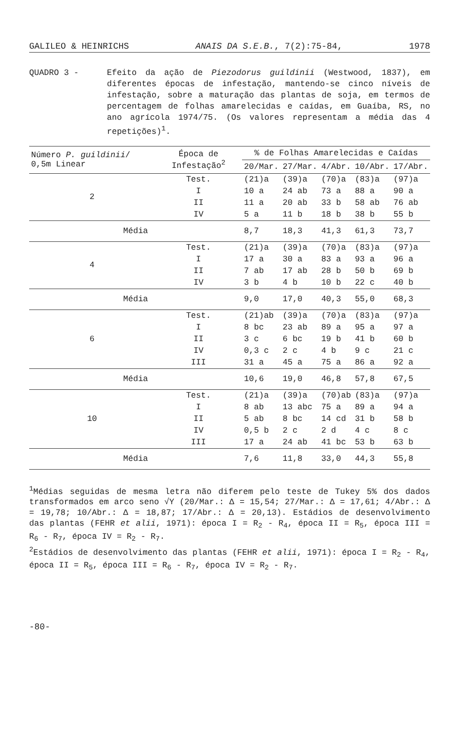GALILEO & HEINRICHS ANAIS DA S.E.B., 7(2):75-84, 1978
QUADRO 3 - Efeito da ação de Piezodorus guildinii (Westwood, 1837), em diferentes épocas de infestação, mantendo-se cinco níveis de infestação, sobre a maturação das plantas de soja, em termos de percentagem de folhas amarelecidas e caídas, em Guaíba, RS, no ano agrícola 1974/75. (Os valores representam a média das 4 repetições)<sup>1</sup>.
| Número P. guildinii / 0,5m Linear | Época de Infestação<sup>2</sup> | % de Folhas Amarelecidas e Caídas | | | | |
| --- | --- | --- | --- | --- | --- | --- |
| | | 20/Mar. | 27/Mar. | 4/Abr. | 10/Abr. | 17/Abr. |
| 2 | Test. | (21)a | (39)a | (70)a | (83)a | (97)a |
| | I | 10 a | 24 ab | 73 a | 88 a | 90 a |
| | II | 11 a | 20 ab | 33 b | 58 ab | 76 ab |
| | IV | 5 a | 11 b | 18 b | 38 b | 55 b |
| Média | | 8,7 | 18,3 | 41,3 | 61,3 | 73,7 |
| 4 | Test. | (21)a | (39)a | (70)a | (83)a | (97)a |
| | I | 17 a | 30 a | 83 a | 93 a | 96 a |
| | II | 7 ab | 17 ab | 28 b | 50 b | 69 b |
| | IV | 3 b | 4 b | 10 b | 22 c | 40 b |
| Média | | 9,0 | 17,0 | 40,3 | 55,0 | 68,3 |
| 6 | Test. | (21)ab | (39)a | (70)a | (83)a | (97)a |
| | I | 8 bc | 23 ab | 89 a | 95 a | 97 a |
| | II | 3 c | 6 bc | 19 b | 41 b | 60 b |
| | IV | 0,3 c | 2 c | 4 b | 9 c | 21 c |
| | III | 31 a | 45 a | 75 a | 86 a | 92 a |
| Média | | 10,6 | 19,0 | 46,8 | 57,8 | 67,5 |
| 10 | Test. | (21)a | (39)a | (70)ab | (83)a | (97)a |
| | I | 8 ab | 13 abc | 75 a | 89 a | 94 a |
| | II | 5 ab | 8 bc | 14 cd | 31 b | 58 b |
| | IV | 0,5 b | 2 c | 2 d | 4 c | 8 c |
| | III | 17 a | 24 ab | 41 bc | 53 b | 63 b |
| Média | | 7,6 | 11,8 | 33,0 | 44,3 | 55,8 |
<sup>1</sup> Médias seguidas de mesma letra não diferem pelo teste de Tukey 5% dos dados transformados em arco seno √Y (20/Mar.: Δ = 15,54; 27/Mar.: Δ = 17,61; 4/Abr.: Δ = 19,78; 10/Abr.: Δ = 18,87; 17/Abr.: Δ = 20,13). Estádios de desenvolvimento das plantas (FEHR et alii, 1971): época I = R<sub>2</sub> - R<sub>4</sub>, época II = R<sub>5</sub>, época III = R<sub>6</sub> - R<sub>7</sub>, época IV = R<sub>2</sub> - R<sub>7</sub>.
<sup>2</sup> Estádios de desenvolvimento das plantas (FEHR et alii, 1971): época I = R<sub>2</sub> - R<sub>4</sub>, época II = R<sub>5</sub>, época III = R<sub>6</sub> - R<sub>7</sub>, época IV = R<sub>2</sub> - R<sub>7</sub>.
-80-